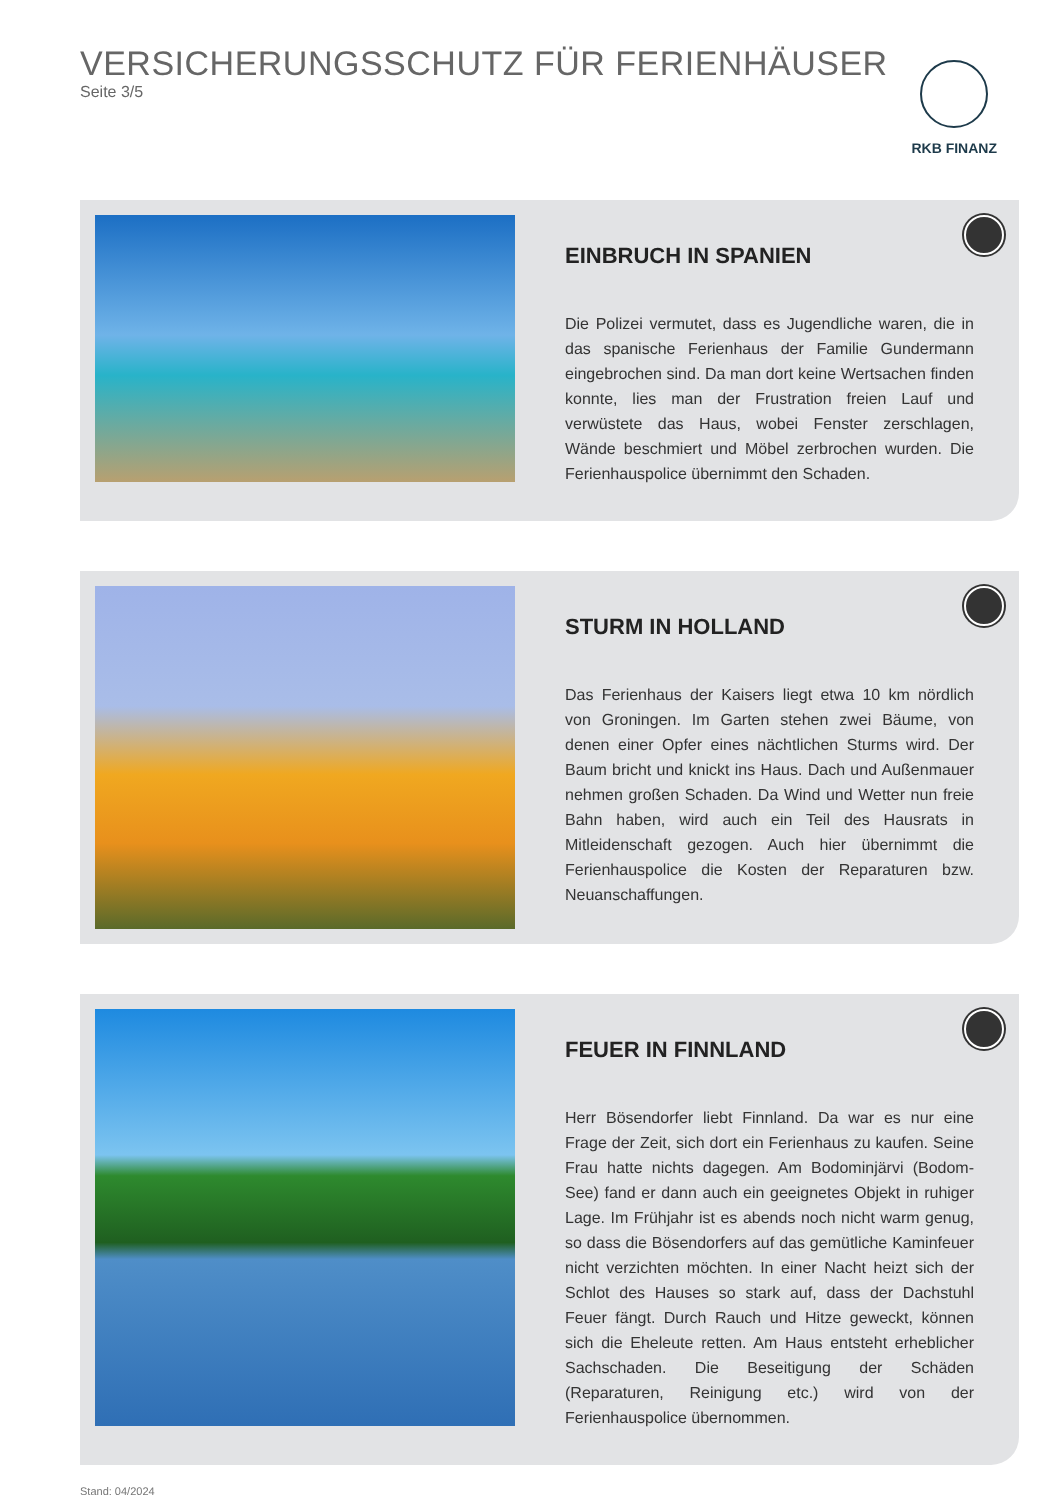VERSICHERUNGSSCHUTZ FÜR FERIENHÄUSER
Seite 3/5
RKB FINANZ
EINBRUCH IN SPANIEN
Die Polizei vermutet, dass es Jugendliche waren, die in das spanische Ferienhaus der Familie Gundermann eingebrochen sind. Da man dort keine Wertsachen finden konnte, lies man der Frustration freien Lauf und verwüstete das Haus, wobei Fenster zerschlagen, Wände beschmiert und Möbel zerbrochen wurden. Die Ferienhauspolice übernimmt den Schaden.
STURM IN HOLLAND
Das Ferienhaus der Kaisers liegt etwa 10 km nördlich von Groningen. Im Garten stehen zwei Bäume, von denen einer Opfer eines nächtlichen Sturms wird. Der Baum bricht und knickt ins Haus. Dach und Außenmauer nehmen großen Schaden. Da Wind und Wetter nun freie Bahn haben, wird auch ein Teil des Hausrats in Mitleidenschaft gezogen. Auch hier übernimmt die Ferienhauspolice die Kosten der Reparaturen bzw. Neuanschaffungen.
FEUER IN FINNLAND
Herr Bösendorfer liebt Finnland. Da war es nur eine Frage der Zeit, sich dort ein Ferienhaus zu kaufen. Seine Frau hatte nichts dagegen. Am Bodominjärvi (Bodom-See) fand er dann auch ein geeignetes Objekt in ruhiger Lage. Im Frühjahr ist es abends noch nicht warm genug, so dass die Bösendorfers auf das gemütliche Kaminfeuer nicht verzichten möchten. In einer Nacht heizt sich der Schlot des Hauses so stark auf, dass der Dachstuhl Feuer fängt. Durch Rauch und Hitze geweckt, können sich die Eheleute retten. Am Haus entsteht erheblicher Sachschaden. Die Beseitigung der Schäden (Reparaturen, Reinigung etc.) wird von der Ferienhauspolice übernommen.
Stand: 04/2024